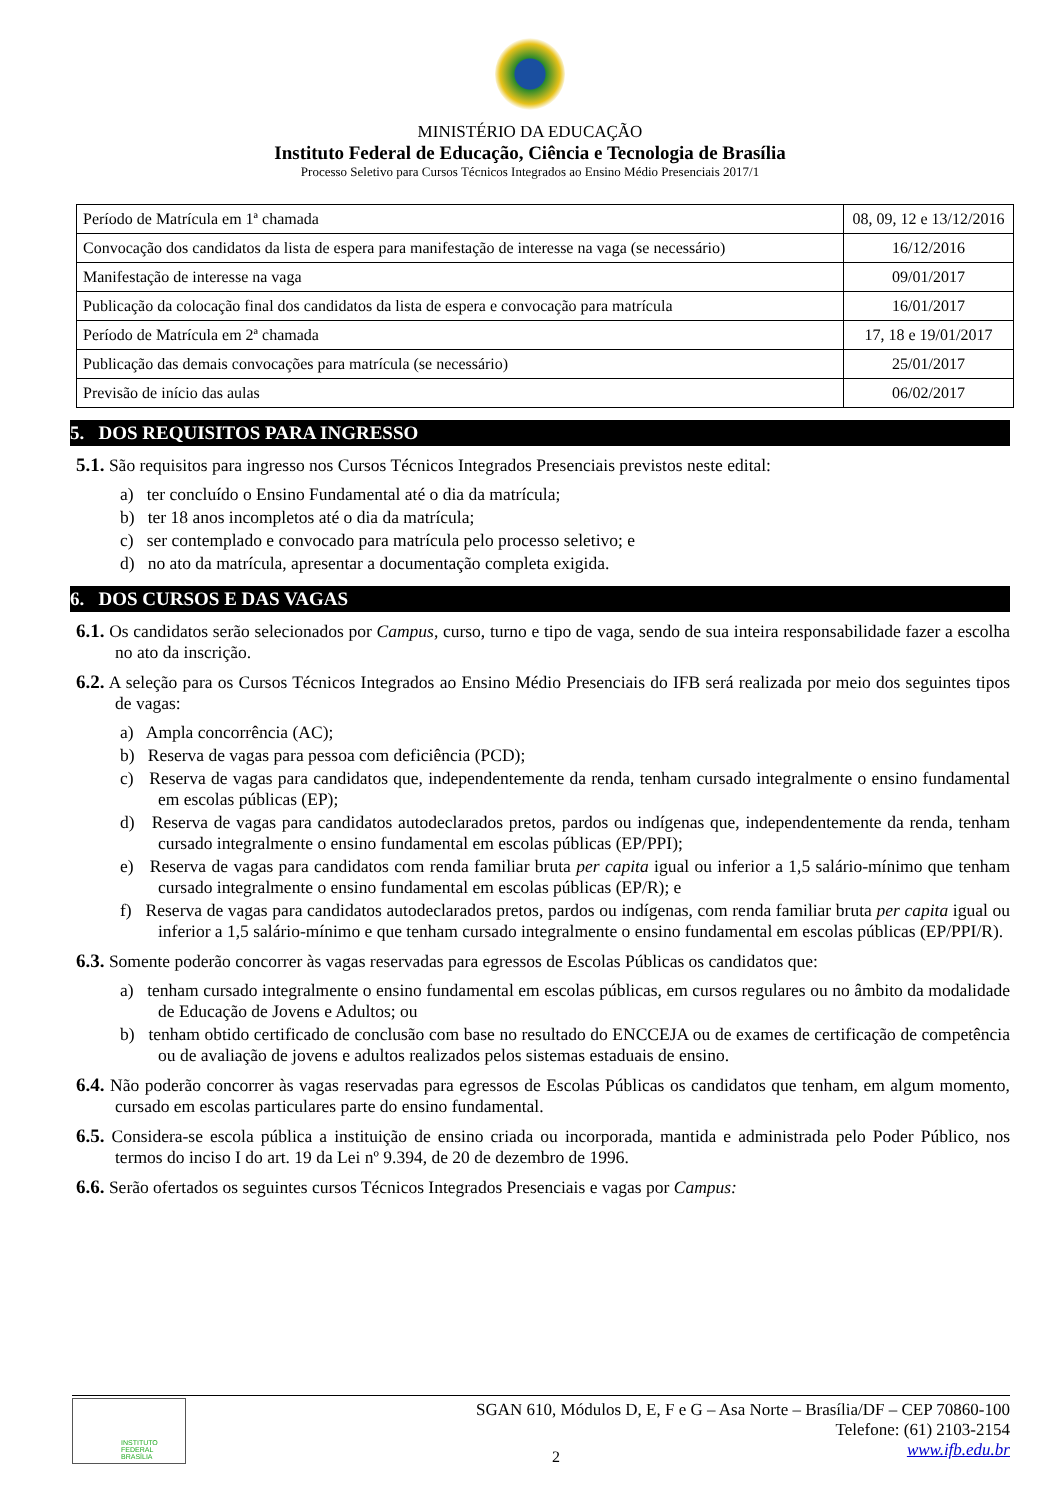MINISTÉRIO DA EDUCAÇÃO
Instituto Federal de Educação, Ciência e Tecnologia de Brasília
Processo Seletivo para Cursos Técnicos Integrados ao Ensino Médio Presenciais 2017/1
| Período de Matrícula em 1ª chamada | 08, 09, 12 e 13/12/2016 |
| Convocação dos candidatos da lista de espera para manifestação de interesse na vaga (se necessário) | 16/12/2016 |
| Manifestação de interesse na vaga | 09/01/2017 |
| Publicação da colocação final dos candidatos da lista de espera e convocação para matrícula | 16/01/2017 |
| Período de Matrícula em 2ª chamada | 17, 18 e 19/01/2017 |
| Publicação das demais convocações para matrícula (se necessário) | 25/01/2017 |
| Previsão de início das aulas | 06/02/2017 |
5. DOS REQUISITOS PARA INGRESSO
5.1. São requisitos para ingresso nos Cursos Técnicos Integrados Presenciais previstos neste edital:
a) ter concluído o Ensino Fundamental até o dia da matrícula;
b) ter 18 anos incompletos até o dia da matrícula;
c) ser contemplado e convocado para matrícula pelo processo seletivo; e
d) no ato da matrícula, apresentar a documentação completa exigida.
6. DOS CURSOS E DAS VAGAS
6.1. Os candidatos serão selecionados por Campus, curso, turno e tipo de vaga, sendo de sua inteira responsabilidade fazer a escolha no ato da inscrição.
6.2. A seleção para os Cursos Técnicos Integrados ao Ensino Médio Presenciais do IFB será realizada por meio dos seguintes tipos de vagas:
a) Ampla concorrência (AC);
b) Reserva de vagas para pessoa com deficiência (PCD);
c) Reserva de vagas para candidatos que, independentemente da renda, tenham cursado integralmente o ensino fundamental em escolas públicas (EP);
d) Reserva de vagas para candidatos autodeclarados pretos, pardos ou indígenas que, independentemente da renda, tenham cursado integralmente o ensino fundamental em escolas públicas (EP/PPI);
e) Reserva de vagas para candidatos com renda familiar bruta per capita igual ou inferior a 1,5 salário-mínimo que tenham cursado integralmente o ensino fundamental em escolas públicas (EP/R); e
f) Reserva de vagas para candidatos autodeclarados pretos, pardos ou indígenas, com renda familiar bruta per capita igual ou inferior a 1,5 salário-mínimo e que tenham cursado integralmente o ensino fundamental em escolas públicas (EP/PPI/R).
6.3. Somente poderão concorrer às vagas reservadas para egressos de Escolas Públicas os candidatos que:
a) tenham cursado integralmente o ensino fundamental em escolas públicas, em cursos regulares ou no âmbito da modalidade de Educação de Jovens e Adultos; ou
b) tenham obtido certificado de conclusão com base no resultado do ENCCEJA ou de exames de certificação de competência ou de avaliação de jovens e adultos realizados pelos sistemas estaduais de ensino.
6.4. Não poderão concorrer às vagas reservadas para egressos de Escolas Públicas os candidatos que tenham, em algum momento, cursado em escolas particulares parte do ensino fundamental.
6.5. Considera-se escola pública a instituição de ensino criada ou incorporada, mantida e administrada pelo Poder Público, nos termos do inciso I do art. 19 da Lei nº 9.394, de 20 de dezembro de 1996.
6.6. Serão ofertados os seguintes cursos Técnicos Integrados Presenciais e vagas por Campus:
INSTITUTO FEDERAL
BRASÍLIA
2
SGAN 610, Módulos D, E, F e G – Asa Norte – Brasília/DF – CEP 70860-100
Telefone: (61) 2103-2154
www.ifb.edu.br